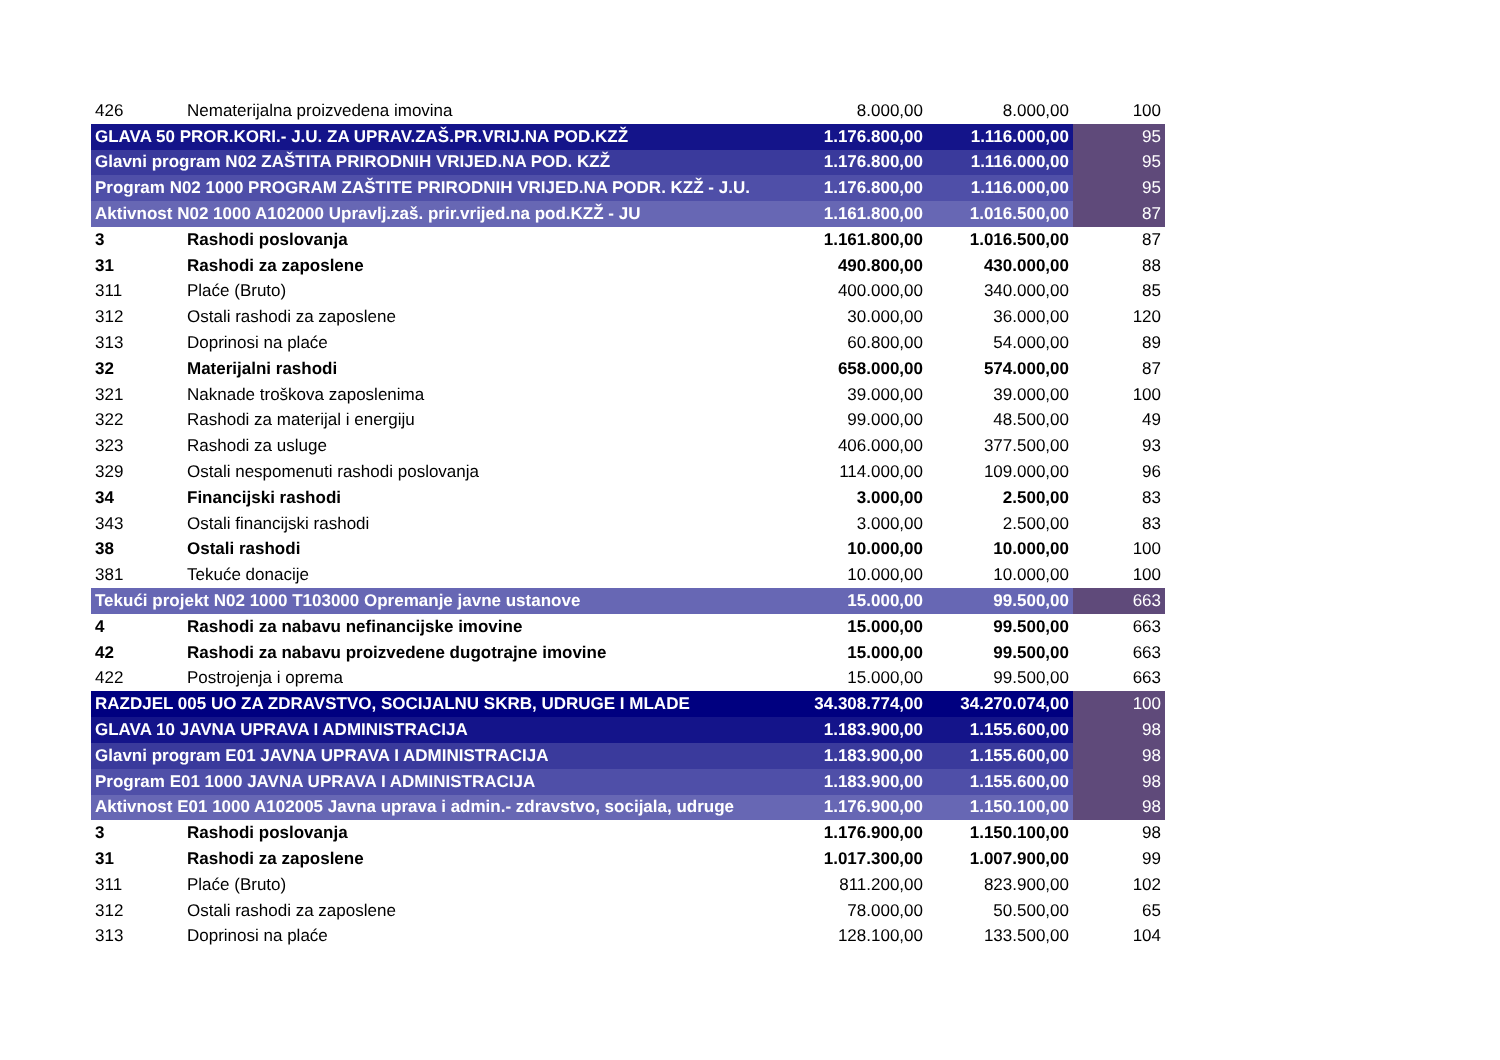| 426 | Nematerijalna proizvedena imovina | 8.000,00 | 8.000,00 | 100 |
| GLAVA 50 PROR.KORI.- J.U. ZA UPRAV.ZAŠ.PR.VRIJ.NA POD.KZŽ | | 1.176.800,00 | 1.116.000,00 | 95 |
| Glavni program N02 ZAŠTITA PRIRODNIH VRIJED.NA POD. KZŽ | | 1.176.800,00 | 1.116.000,00 | 95 |
| Program N02 1000 PROGRAM ZAŠTITE PRIRODNIH VRIJED.NA PODR. KZŽ - J.U. | | 1.176.800,00 | 1.116.000,00 | 95 |
| Aktivnost N02 1000 A102000 Upravlj.zaš. prir.vrijed.na pod.KZŽ - JU | | 1.161.800,00 | 1.016.500,00 | 87 |
| 3 | Rashodi poslovanja | 1.161.800,00 | 1.016.500,00 | 87 |
| 31 | Rashodi za zaposlene | 490.800,00 | 430.000,00 | 88 |
| 311 | Plaće (Bruto) | 400.000,00 | 340.000,00 | 85 |
| 312 | Ostali rashodi za zaposlene | 30.000,00 | 36.000,00 | 120 |
| 313 | Doprinosi na plaće | 60.800,00 | 54.000,00 | 89 |
| 32 | Materijalni rashodi | 658.000,00 | 574.000,00 | 87 |
| 321 | Naknade troškova zaposlenima | 39.000,00 | 39.000,00 | 100 |
| 322 | Rashodi za materijal i energiju | 99.000,00 | 48.500,00 | 49 |
| 323 | Rashodi za usluge | 406.000,00 | 377.500,00 | 93 |
| 329 | Ostali nespomenuti rashodi poslovanja | 114.000,00 | 109.000,00 | 96 |
| 34 | Financijski rashodi | 3.000,00 | 2.500,00 | 83 |
| 343 | Ostali financijski rashodi | 3.000,00 | 2.500,00 | 83 |
| 38 | Ostali rashodi | 10.000,00 | 10.000,00 | 100 |
| 381 | Tekuće donacije | 10.000,00 | 10.000,00 | 100 |
| Tekući projekt N02 1000 T103000 Opremanje javne ustanove | | 15.000,00 | 99.500,00 | 663 |
| 4 | Rashodi za nabavu nefinancijske imovine | 15.000,00 | 99.500,00 | 663 |
| 42 | Rashodi za nabavu proizvedene dugotrajne imovine | 15.000,00 | 99.500,00 | 663 |
| 422 | Postrojenja i oprema | 15.000,00 | 99.500,00 | 663 |
| RAZDJEL 005 UO ZA ZDRAVSTVO, SOCIJALNU SKRB, UDRUGE I MLADE | | 34.308.774,00 | 34.270.074,00 | 100 |
| GLAVA 10 JAVNA UPRAVA I ADMINISTRACIJA | | 1.183.900,00 | 1.155.600,00 | 98 |
| Glavni program E01 JAVNA UPRAVA I ADMINISTRACIJA | | 1.183.900,00 | 1.155.600,00 | 98 |
| Program E01 1000 JAVNA UPRAVA I ADMINISTRACIJA | | 1.183.900,00 | 1.155.600,00 | 98 |
| Aktivnost E01 1000 A102005 Javna uprava i admin.- zdravstvo, socijala, udruge | | 1.176.900,00 | 1.150.100,00 | 98 |
| 3 | Rashodi poslovanja | 1.176.900,00 | 1.150.100,00 | 98 |
| 31 | Rashodi za zaposlene | 1.017.300,00 | 1.007.900,00 | 99 |
| 311 | Plaće (Bruto) | 811.200,00 | 823.900,00 | 102 |
| 312 | Ostali rashodi za zaposlene | 78.000,00 | 50.500,00 | 65 |
| 313 | Doprinosi na plaće | 128.100,00 | 133.500,00 | 104 |